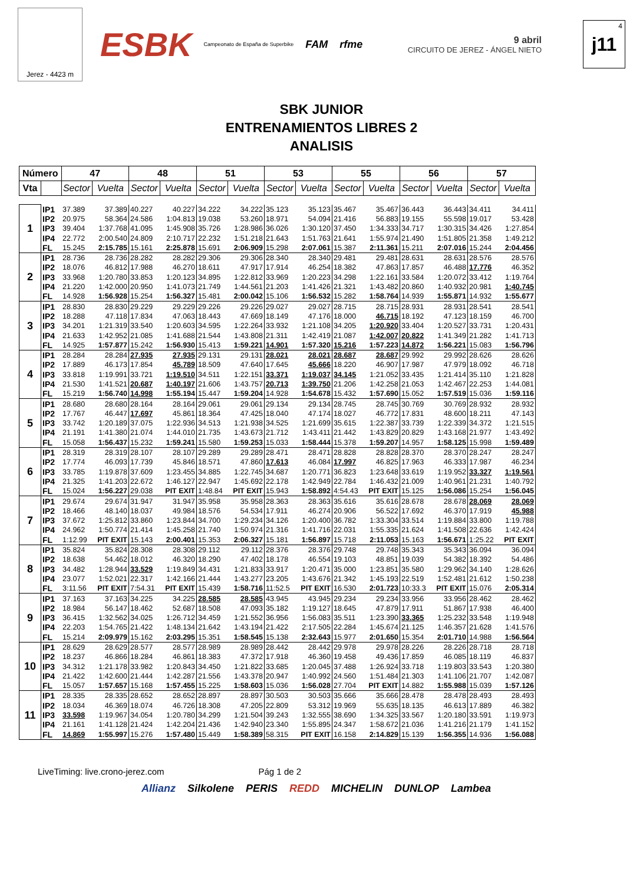Jerez - 4423 m
ESBK Campeonato de España de Superbike FAM rfme
9 abril
CIRCUITO DE JEREZ - ÁNGEL NIETO
<sup>4</sup> j11
SBK JUNIOR
ENTRENAMIENTOS LIBRES 2
ANALISIS
| Número | | 47 | | 48 | | 51 | | 53 | | 55 | | 56 | | 57 | |
| --- | --- | --- | --- | --- | --- | --- | --- | --- | --- | --- | --- | --- | --- | --- | --- |
| Vta | | Sector | Vuelta | Sector | Vuelta | Sector | Vuelta | Sector | Vuelta | Sector | Vuelta | Sector | Vuelta | Sector | Vuelta |
| 1 | IP1 | 37.389 | 37.389 | 40.227 | 40.227 | 34.222 | 34.222 | 35.123 | 35.123 | 35.467 | 35.467 | 36.443 | 36.443 | 34.411 | 34.411 |
| | IP2 | 20.975 | 58.364 | 24.586 | 1:04.813 | 19.038 | 53.260 | 18.971 | 54.094 | 21.416 | 56.883 | 19.155 | 55.598 | 19.017 | 53.428 |
| | IP3 | 39.404 | 1:37.768 | 41.095 | 1:45.908 | 35.726 | 1:28.986 | 36.026 | 1:30.120 | 37.450 | 1:34.333 | 34.717 | 1:30.315 | 34.426 | 1:27.854 |
| | IP4 | 22.772 | 2:00.540 | 24.809 | 2:10.717 | 22.232 | 1:51.218 | 21.643 | 1:51.763 | 21.641 | 1:55.974 | 21.490 | 1:51.805 | 21.358 | 1:49.212 |
| | FL | 15.245 | 2:15.785 | 15.161 | 2:25.878 | 15.691 | 2:06.909 | 15.298 | 2:07.061 | 15.387 | 2:11.361 | 15.211 | 2:07.016 | 15.244 | 2:04.456 |
| 2 | IP1 | 28.736 | 28.736 | 28.282 | 28.282 | 29.306 | 29.306 | 28.340 | 28.340 | 29.481 | 29.481 | 28.631 | 28.631 | 28.576 | 28.576 |
| | IP2 | 18.076 | 46.812 | 17.988 | 46.270 | 18.611 | 47.917 | 17.914 | 46.254 | 18.382 | 47.863 | 17.857 | 46.488 | 17.776 | 46.352 |
| | IP3 | 33.968 | 1:20.780 | 33.853 | 1:20.123 | 34.895 | 1:22.812 | 33.969 | 1:20.223 | 34.298 | 1:22.161 | 33.584 | 1:20.072 | 33.412 | 1:19.764 |
| | IP4 | 21.220 | 1:42.000 | 20.950 | 1:41.073 | 21.749 | 1:44.561 | 21.203 | 1:41.426 | 21.321 | 1:43.482 | 20.860 | 1:40.932 | 20.981 | 1:40.745 |
| | FL | 14.928 | 1:56.928 | 15.254 | 1:56.327 | 15.481 | 2:00.042 | 15.106 | 1:56.532 | 15.282 | 1:58.764 | 14.939 | 1:55.871 | 14.932 | 1:55.677 |
| 3 | IP1 | 28.830 | 28.830 | 29.229 | 29.229 | 29.226 | 29.226 | 29.027 | 29.027 | 28.715 | 28.715 | 28.931 | 28.931 | 28.541 | 28.541 |
| | IP2 | 18.288 | 47.118 | 17.834 | 47.063 | 18.443 | 47.669 | 18.149 | 47.176 | 18.000 | 46.715 | 18.192 | 47.123 | 18.159 | 46.700 |
| | IP3 | 34.201 | 1:21.319 | 33.540 | 1:20.603 | 34.595 | 1:22.264 | 33.932 | 1:21.108 | 34.205 | 1:20.920 | 33.404 | 1:20.527 | 33.731 | 1:20.431 |
| | IP4 | 21.633 | 1:42.952 | 21.085 | 1:41.688 | 21.544 | 1:43.808 | 21.311 | 1:42.419 | 21.087 | 1:42.007 | 20.822 | 1:41.349 | 21.282 | 1:41.713 |
| | FL | 14.925 | 1:57.877 | 15.242 | 1:56.930 | 15.413 | 1:59.221 | 14.901 | 1:57.320 | 15.216 | 1:57.223 | 14.872 | 1:56.221 | 15.083 | 1:56.796 |
| 4 | IP1 | 28.284 | 28.284 | 27.935 | 27.935 | 29.131 | 29.131 | 28.021 | 28.021 | 28.687 | 28.687 | 29.992 | 29.992 | 28.626 | 28.626 |
| | IP2 | 17.889 | 46.173 | 17.854 | 45.789 | 18.509 | 47.640 | 17.645 | 45.666 | 18.220 | 46.907 | 17.987 | 47.979 | 18.092 | 46.718 |
| | IP3 | 33.818 | 1:19.991 | 33.721 | 1:19.510 | 34.511 | 1:22.151 | 33.371 | 1:19.037 | 34.145 | 1:21.052 | 33.435 | 1:21.414 | 35.110 | 1:21.828 |
| | IP4 | 21.530 | 1:41.521 | 20.687 | 1:40.197 | 21.606 | 1:43.757 | 20.713 | 1:39.750 | 21.206 | 1:42.258 | 21.053 | 1:42.467 | 22.253 | 1:44.081 |
| | FL | 15.219 | 1:56.740 | 14.998 | 1:55.194 | 15.447 | 1:59.204 | 14.928 | 1:54.678 | 15.432 | 1:57.690 | 15.052 | 1:57.519 | 15.036 | 1:59.116 |
| 5 | IP1 | 28.680 | 28.680 | 28.164 | 28.164 | 29.061 | 29.061 | 29.134 | 29.134 | 28.745 | 28.745 | 30.769 | 30.769 | 28.932 | 28.932 |
| | IP2 | 17.767 | 46.447 | 17.697 | 45.861 | 18.364 | 47.425 | 18.040 | 47.174 | 18.027 | 46.772 | 17.831 | 48.600 | 18.211 | 47.143 |
| | IP3 | 33.742 | 1:20.189 | 37.075 | 1:22.936 | 34.513 | 1:21.938 | 34.525 | 1:21.699 | 35.615 | 1:22.387 | 33.739 | 1:22.339 | 34.372 | 1:21.515 |
| | IP4 | 21.191 | 1:41.380 | 21.074 | 1:44.010 | 21.735 | 1:43.673 | 21.712 | 1:43.411 | 21.442 | 1:43.829 | 20.829 | 1:43.168 | 21.977 | 1:43.492 |
| | FL | 15.058 | 1:56.437 | 15.232 | 1:59.241 | 15.580 | 1:59.253 | 15.033 | 1:58.444 | 15.378 | 1:59.207 | 14.957 | 1:58.125 | 15.998 | 1:59.489 |
| 6 | IP1 | 28.319 | 28.319 | 28.107 | 28.107 | 29.289 | 29.289 | 28.471 | 28.471 | 28.828 | 28.828 | 28.370 | 28.370 | 28.247 | 28.247 |
| | IP2 | 17.774 | 46.093 | 17.739 | 45.846 | 18.571 | 47.860 | 17.613 | 46.084 | 17.997 | 46.825 | 17.963 | 46.333 | 17.987 | 46.234 |
| | IP3 | 33.785 | 1:19.878 | 37.609 | 1:23.455 | 34.885 | 1:22.745 | 34.687 | 1:20.771 | 36.823 | 1:23.648 | 33.619 | 1:19.952 | 33.327 | 1:19.561 |
| | IP4 | 21.325 | 1:41.203 | 22.672 | 1:46.127 | 22.947 | 1:45.692 | 22.178 | 1:42.949 | 22.784 | 1:46.432 | 21.009 | 1:40.961 | 21.231 | 1:40.792 |
| | FL | 15.024 | 1:56.227 | 29.038 | PIT EXIT | 1:48.84 | PIT EXIT | 15.943 | 1:58.892 | 4:54.43 | PIT EXIT | 15.125 | 1:56.086 | 15.254 | 1:56.045 |
| 7 | IP1 | 29.674 | 29.674 | 31.947 | 31.947 | 35.958 | 35.958 | 28.363 | 28.363 | 35.616 | 35.616 | 28.678 | 28.678 | 28.069 | 28.069 |
| | IP2 | 18.466 | 48.140 | 18.037 | 49.984 | 18.576 | 54.534 | 17.911 | 46.274 | 20.906 | 56.522 | 17.692 | 46.370 | 17.919 | 45.988 |
| | IP3 | 37.672 | 1:25.812 | 33.860 | 1:23.844 | 34.700 | 1:29.234 | 34.126 | 1:20.400 | 36.782 | 1:33.304 | 33.514 | 1:19.884 | 33.800 | 1:19.788 |
| | IP4 | 24.962 | 1:50.774 | 21.414 | 1:45.258 | 21.740 | 1:50.974 | 21.316 | 1:41.716 | 22.031 | 1:55.335 | 21.624 | 1:41.508 | 22.636 | 1:42.424 |
| | FL | 1:12.99 | PIT EXIT | 15.143 | 2:00.401 | 15.353 | 2:06.327 | 15.181 | 1:56.897 | 15.718 | 2:11.053 | 15.163 | 1:56.671 | 1:25.22 | PIT EXIT |
| 8 | IP1 | 35.824 | 35.824 | 28.308 | 28.308 | 29.112 | 29.112 | 28.376 | 28.376 | 29.748 | 29.748 | 35.343 | 35.343 | 36.094 | 36.094 |
| | IP2 | 18.638 | 54.462 | 18.012 | 46.320 | 18.290 | 47.402 | 18.178 | 46.554 | 19.103 | 48.851 | 19.039 | 54.382 | 18.392 | 54.486 |
| | IP3 | 34.482 | 1:28.944 | 33.529 | 1:19.849 | 34.431 | 1:21.833 | 33.917 | 1:20.471 | 35.000 | 1:23.851 | 35.580 | 1:29.962 | 34.140 | 1:28.626 |
| | IP4 | 23.077 | 1:52.021 | 22.317 | 1:42.166 | 21.444 | 1:43.277 | 23.205 | 1:43.676 | 21.342 | 1:45.193 | 22.519 | 1:52.481 | 21.612 | 1:50.238 |
| | FL | 3:11.56 | PIT EXIT | 7:54.31 | PIT EXIT | 15.439 | 1:58.716 | 11:52.5 | PIT EXIT | 16.530 | 2:01.723 | 10:33.3 | PIT EXIT | 15.076 | 2:05.314 |
| 9 | IP1 | 37.163 | 37.163 | 34.225 | 34.225 | 28.585 | 28.585 | 43.945 | 43.945 | 29.234 | 29.234 | 33.956 | 33.956 | 28.462 | 28.462 |
| | IP2 | 18.984 | 56.147 | 18.462 | 52.687 | 18.508 | 47.093 | 35.182 | 1:19.127 | 18.645 | 47.879 | 17.911 | 51.867 | 17.938 | 46.400 |
| | IP3 | 36.415 | 1:32.562 | 34.025 | 1:26.712 | 34.459 | 1:21.552 | 36.956 | 1:56.083 | 35.511 | 1:23.390 | 33.365 | 1:25.232 | 33.548 | 1:19.948 |
| | IP4 | 22.203 | 1:54.765 | 21.422 | 1:48.134 | 21.642 | 1:43.194 | 21.422 | 2:17.505 | 22.284 | 1:45.674 | 21.125 | 1:46.357 | 21.628 | 1:41.576 |
| | FL | 15.214 | 2:09.979 | 15.162 | 2:03.295 | 15.351 | 1:58.545 | 15.138 | 2:32.643 | 15.977 | 2:01.650 | 15.354 | 2:01.710 | 14.988 | 1:56.564 |
| 10 | IP1 | 28.629 | 28.629 | 28.577 | 28.577 | 28.989 | 28.989 | 28.442 | 28.442 | 29.978 | 29.978 | 28.226 | 28.226 | 28.718 | 28.718 |
| | IP2 | 18.237 | 46.866 | 18.284 | 46.861 | 18.383 | 47.372 | 17.918 | 46.360 | 19.458 | 49.436 | 17.859 | 46.085 | 18.119 | 46.837 |
| | IP3 | 34.312 | 1:21.178 | 33.982 | 1:20.843 | 34.450 | 1:21.822 | 33.685 | 1:20.045 | 37.488 | 1:26.924 | 33.718 | 1:19.803 | 33.543 | 1:20.380 |
| | IP4 | 21.422 | 1:42.600 | 21.444 | 1:42.287 | 21.556 | 1:43.378 | 20.947 | 1:40.992 | 24.560 | 1:51.484 | 21.303 | 1:41.106 | 21.707 | 1:42.087 |
| | FL | 15.057 | 1:57.657 | 15.168 | 1:57.455 | 15.225 | 1:58.603 | 15.036 | 1:56.028 | 27.704 | PIT EXIT | 14.882 | 1:55.988 | 15.039 | 1:57.126 |
| 11 | IP1 | 28.335 | 28.335 | 28.652 | 28.652 | 28.897 | 28.897 | 30.503 | 30.503 | 35.666 | 35.666 | 28.478 | 28.478 | 28.493 | 28.493 |
| | IP2 | 18.034 | 46.369 | 18.074 | 46.726 | 18.308 | 47.205 | 22.809 | 53.312 | 19.969 | 55.635 | 18.135 | 46.613 | 17.889 | 46.382 |
| | IP3 | 33.598 | 1:19.967 | 34.054 | 1:20.780 | 34.299 | 1:21.504 | 39.243 | 1:32.555 | 38.690 | 1:34.325 | 33.567 | 1:20.180 | 33.591 | 1:19.973 |
| | IP4 | 21.161 | 1:41.128 | 21.424 | 1:42.204 | 21.436 | 1:42.940 | 23.340 | 1:55.895 | 24.347 | 1:58.672 | 21.036 | 1:41.216 | 21.179 | 1:41.152 |
| | FL | 14.869 | 1:55.997 | 15.276 | 1:57.480 | 15.449 | 1:58.389 | 58.315 | PIT EXIT | 16.158 | 2:14.829 | 15.139 | 1:56.355 | 14.936 | 1:56.088 |
LiveTiming: live.crono-jerez.com Pág 1 de 2
Allianz Silkolene PERIS REDD MICHELIN DUNLOP Lambea